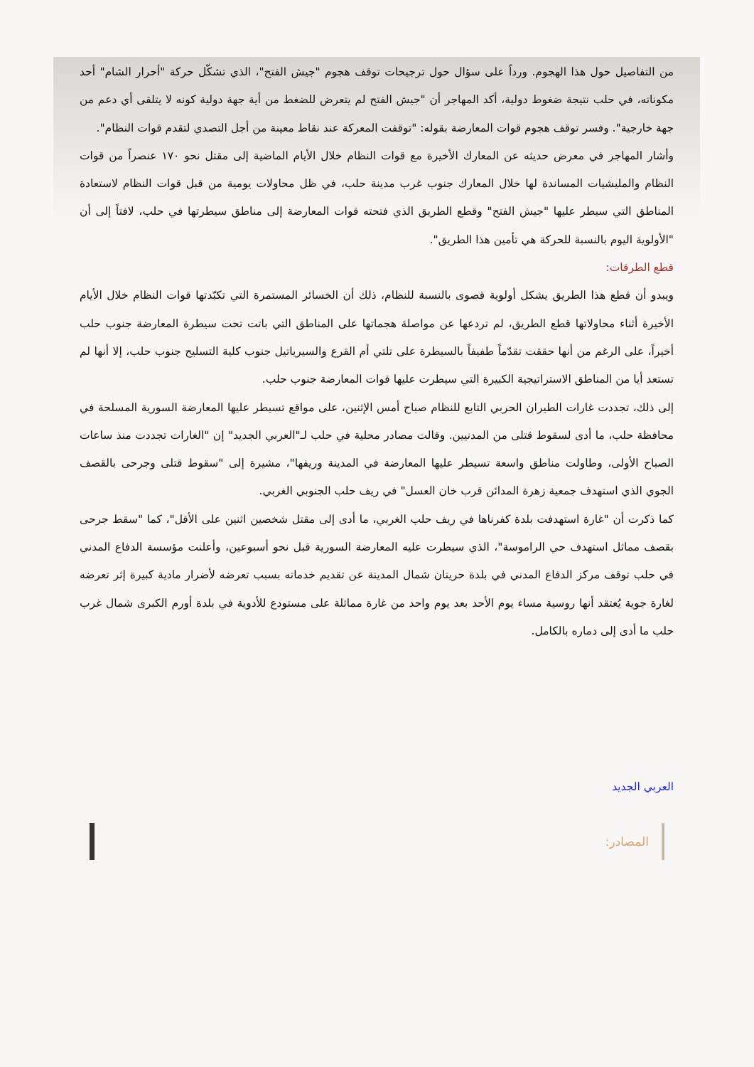من التفاصيل حول هذا الهجوم. ورداً على سؤال حول ترجيحات توقف هجوم "جيش الفتح"، الذي تشكّل حركة "أحرار الشام" أحد مكوناته، في حلب نتيجة ضغوط دولية، أكد المهاجر أن "جيش الفتح لم يتعرض للضغط من أية جهة دولية كونه لا يتلقى أي دعم من جهة خارجية". وفسر توقف هجوم قوات المعارضة بقوله: "توقفت المعركة عند نقاط معينة من أجل التصدي لتقدم قوات النظام".
وأشار المهاجر في معرض حديثه عن المعارك الأخيرة مع قوات النظام خلال الأيام الماضية إلى مقتل نحو ١٧٠ عنصراً من قوات النظام والمليشيات المساندة لها خلال المعارك جنوب غرب مدينة حلب، في ظل محاولات يومية من قبل قوات النظام لاستعادة المناطق التي سيطر عليها "جيش الفتح" وقطع الطريق الذي فتحته قوات المعارضة إلى مناطق سيطرتها في حلب، لافتاً إلى أن "الأولوية اليوم بالنسبة للحركة هي تأمين هذا الطريق".
قطع الطرقات:
ويبدو أن قطع هذا الطريق يشكل أولوية قصوى بالنسبة للنظام، ذلك أن الخسائر المستمرة التي تكبّدتها قوات النظام خلال الأيام الأخيرة أثناء محاولاتها قطع الطريق، لم تردعها عن مواصلة هجماتها على المناطق التي باتت تحت سيطرة المعارضة جنوب حلب أخيراً، على الرغم من أنها حققت تقدّماً طفيفاً بالسيطرة على تلتي أم القرع والسيرياتيل جنوب كلية التسليح جنوب حلب، إلا أنها لم تستعد أيا من المناطق الاستراتيجية الكبيرة التي سيطرت عليها قوات المعارضة جنوب حلب.
إلى ذلك، تجددت غارات الطيران الحربي التابع للنظام صباح أمس الإثنين، على مواقع تسيطر عليها المعارضة السورية المسلحة في محافظة حلب، ما أدى لسقوط قتلى من المدنيين. وقالت مصادر محلية في حلب لـ"العربي الجديد" إن "الغارات تجددت منذ ساعات الصباح الأولى، وطاولت مناطق واسعة تسيطر عليها المعارضة في المدينة وريفها"، مشيرة إلى "سقوط قتلى وجرحى بالقصف الجوي الذي استهدف جمعية زهرة المدائن قرب خان العسل" في ريف حلب الجنوبي الغربي.
كما ذكرت أن "غارة استهدفت بلدة كفرناها في ريف حلب الغربي، ما أدى إلى مقتل شخصين اثنين على الأقل"، كما "سقط جرحى بقصف مماثل استهدف حي الراموسة"، الذي سيطرت عليه المعارضة السورية قبل نحو أسبوعين، وأعلنت مؤسسة الدفاع المدني في حلب توقف مركز الدفاع المدني في بلدة حريتان شمال المدينة عن تقديم خدماته بسبب تعرضه لأضرار مادية كبيرة إثر تعرضه لغارة جوية يُعتقد أنها روسية مساء يوم الأحد بعد يوم واحد من غارة مماثلة على مستودع للأدوية في بلدة أورم الكبرى شمال غرب حلب ما أدى إلى دماره بالكامل.
العربي الجديد
المصادر: